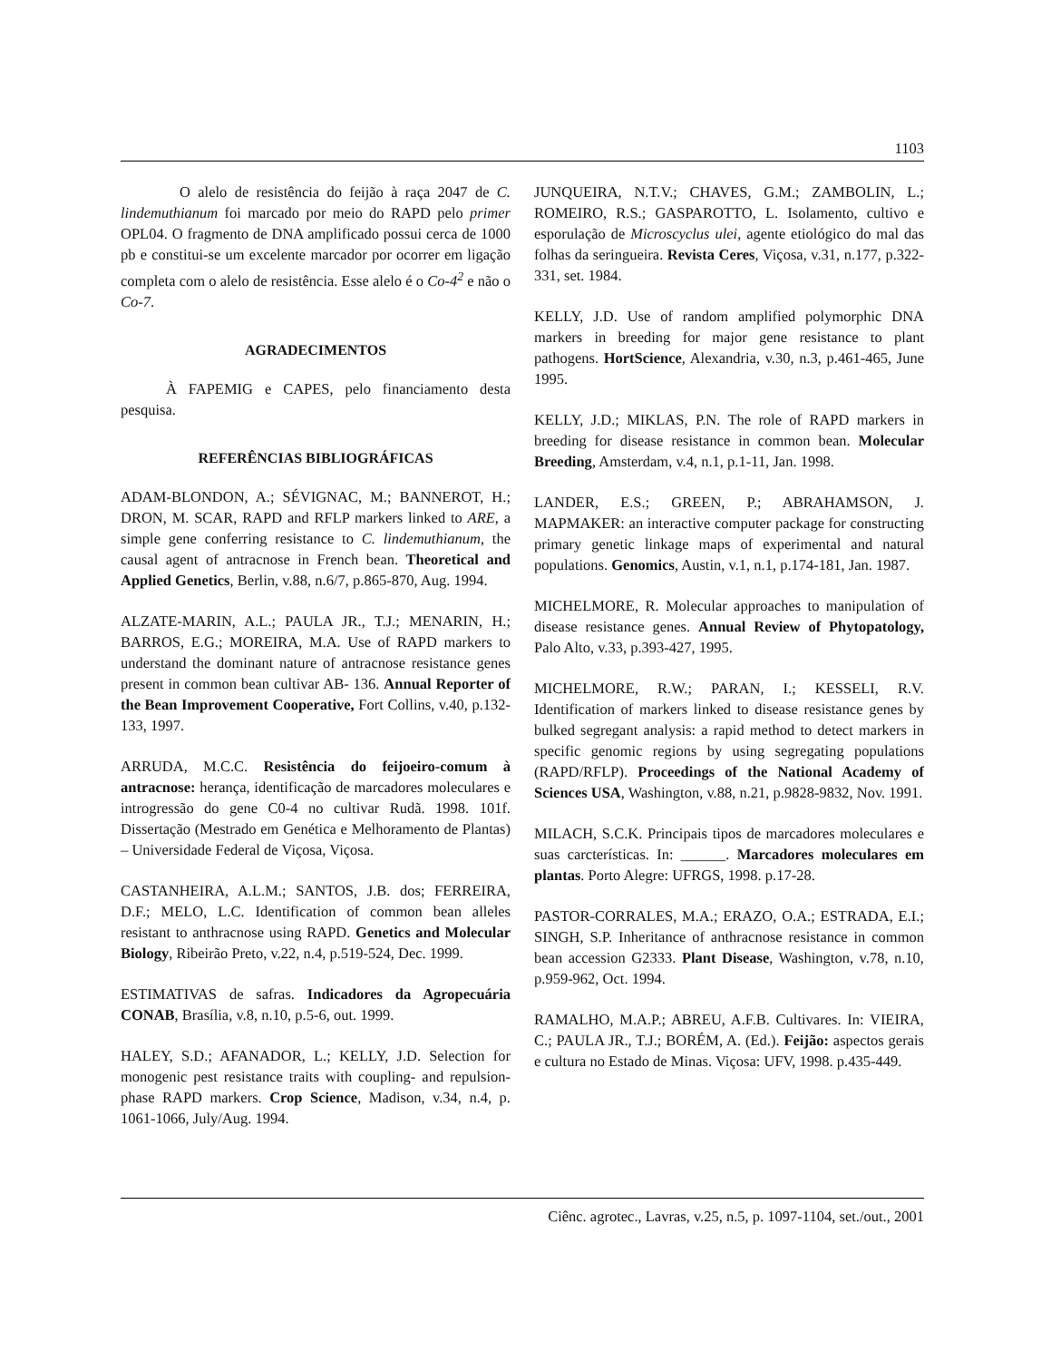1103
O alelo de resistência do feijão à raça 2047 de C. lindemuthianum foi marcado por meio do RAPD pelo primer OPL04. O fragmento de DNA amplificado possui cerca de 1000 pb e constitui-se um excelente marcador por ocorrer em ligação completa com o alelo de resistência. Esse alelo é o Co-4<sup>2</sup> e não o Co-7.
AGRADECIMENTOS
À FAPEMIG e CAPES, pelo financiamento desta pesquisa.
REFERÊNCIAS BIBLIOGRÁFICAS
ADAM-BLONDON, A.; SÉVIGNAC, M.; BANNEROT, H.; DRON, M. SCAR, RAPD and RFLP markers linked to ARE, a simple gene conferring resistance to C. lindemuthianum, the causal agent of antracnose in French bean. Theoretical and Applied Genetics, Berlin, v.88, n.6/7, p.865-870, Aug. 1994.
ALZATE-MARIN, A.L.; PAULA JR., T.J.; MENARIN, H.; BARROS, E.G.; MOREIRA, M.A. Use of RAPD markers to understand the dominant nature of antracnose resistance genes present in common bean cultivar AB- 136. Annual Reporter of the Bean Improvement Cooperative, Fort Collins, v.40, p.132-133, 1997.
ARRUDA, M.C.C. Resistência do feijoeiro-comum à antracnose: herança, identificação de marcadores moleculares e introgressão do gene C0-4 no cultivar Rudã. 1998. 101f. Dissertação (Mestrado em Genética e Melhoramento de Plantas) – Universidade Federal de Viçosa, Viçosa.
CASTANHEIRA, A.L.M.; SANTOS, J.B. dos; FERREIRA, D.F.; MELO, L.C. Identification of common bean alleles resistant to anthracnose using RAPD. Genetics and Molecular Biology, Ribeirão Preto, v.22, n.4, p.519-524, Dec. 1999.
ESTIMATIVAS de safras. Indicadores da Agropecuária CONAB, Brasília, v.8, n.10, p.5-6, out. 1999.
HALEY, S.D.; AFANADOR, L.; KELLY, J.D. Selection for monogenic pest resistance traits with coupling- and repulsion-phase RAPD markers. Crop Science, Madison, v.34, n.4, p. 1061-1066, July/Aug. 1994.
JUNQUEIRA, N.T.V.; CHAVES, G.M.; ZAMBOLIN, L.; ROMEIRO, R.S.; GASPAROTTO, L. Isolamento, cultivo e esporulação de Microscyclus ulei, agente etiológico do mal das folhas da seringueira. Revista Ceres, Viçosa, v.31, n.177, p.322-331, set. 1984.
KELLY, J.D. Use of random amplified polymorphic DNA markers in breeding for major gene resistance to plant pathogens. HortScience, Alexandria, v.30, n.3, p.461-465, June 1995.
KELLY, J.D.; MIKLAS, P.N. The role of RAPD markers in breeding for disease resistance in common bean. Molecular Breeding, Amsterdam, v.4, n.1, p.1-11, Jan. 1998.
LANDER, E.S.; GREEN, P.; ABRAHAMSON, J. MAPMAKER: an interactive computer package for constructing primary genetic linkage maps of experimental and natural populations. Genomics, Austin, v.1, n.1, p.174-181, Jan. 1987.
MICHELMORE, R. Molecular approaches to manipulation of disease resistance genes. Annual Review of Phytopatology, Palo Alto, v.33, p.393-427, 1995.
MICHELMORE, R.W.; PARAN, I.; KESSELI, R.V. Identification of markers linked to disease resistance genes by bulked segregant analysis: a rapid method to detect markers in specific genomic regions by using segregating populations (RAPD/RFLP). Proceedings of the National Academy of Sciences USA, Washington, v.88, n.21, p.9828-9832, Nov. 1991.
MILACH, S.C.K. Principais tipos de marcadores moleculares e suas carcterísticas. In: ______. Marcadores moleculares em plantas. Porto Alegre: UFRGS, 1998. p.17-28.
PASTOR-CORRALES, M.A.; ERAZO, O.A.; ESTRADA, E.I.; SINGH, S.P. Inheritance of anthracnose resistance in common bean accession G2333. Plant Disease, Washington, v.78, n.10, p.959-962, Oct. 1994.
RAMALHO, M.A.P.; ABREU, A.F.B. Cultivares. In: VIEIRA, C.; PAULA JR., T.J.; BORÉM, A. (Ed.). Feijão: aspectos gerais e cultura no Estado de Minas. Viçosa: UFV, 1998. p.435-449.
Ciênc. agrotec., Lavras, v.25, n.5, p. 1097-1104, set./out., 2001